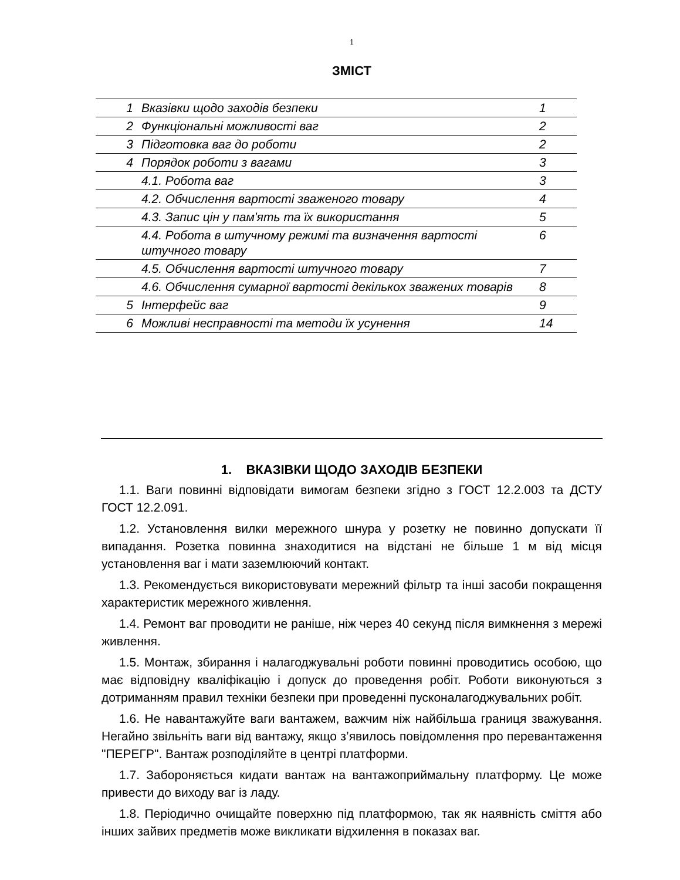1
ЗМІСТ
| 1 | Вказівки щодо заходів безпеки | 1 |
| 2 | Функціональні можливості ваг | 2 |
| 3 | Підготовка ваг до роботи | 2 |
| 4 | Порядок роботи з вагами | 3 |
| | 4.1. Робота ваг | 3 |
| | 4.2. Обчислення вартості зваженого товару | 4 |
| | 4.3. Запис цін у пам'ять та їх використання | 5 |
| | 4.4. Робота в штучному режимі та визначення вартості штучного товару | 6 |
| | 4.5. Обчислення вартості штучного товару | 7 |
| | 4.6. Обчислення сумарної вартості декількох зважених товарів | 8 |
| 5 | Інтерфейс ваг | 9 |
| 6 | Можливі несправності та методи їх усунення | 14 |
1. ВКАЗІВКИ ЩОДО ЗАХОДІВ БЕЗПЕКИ
1.1. Ваги повинні відповідати вимогам безпеки згідно з ГОСТ 12.2.003 та ДСТУ ГОСТ 12.2.091.
1.2. Установлення вилки мережного шнура у розетку не повинно допускати її випадання. Розетка повинна знаходитися на відстані не більше 1 м від місця установлення ваг і мати заземлюючий контакт.
1.3. Рекомендується використовувати мережний фільтр та інші засоби покращення характеристик мережного живлення.
1.4. Ремонт ваг проводити не раніше, ніж через 40 секунд після вимкнення з мережі живлення.
1.5. Монтаж, збирання і налагоджувальні роботи повинні проводитись особою, що має відповідну кваліфікацію і допуск до проведення робіт. Роботи виконуються з дотриманням правил техніки безпеки при проведенні пусконалагоджувальних робіт.
1.6. Не навантажуйте ваги вантажем, важчим ніж найбільша границя зважування. Негайно звільніть ваги від вантажу, якщо з’явилось повідомлення про перевантаження "ПЕРЕГР". Вантаж розподіляйте в центрі платформи.
1.7. Забороняється кидати вантаж на вантажоприймальну платформу. Це може привести до виходу ваг із ладу.
1.8. Періодично очищайте поверхню під платформою, так як наявність сміття або інших зайвих предметів може викликати відхилення в показах ваг.